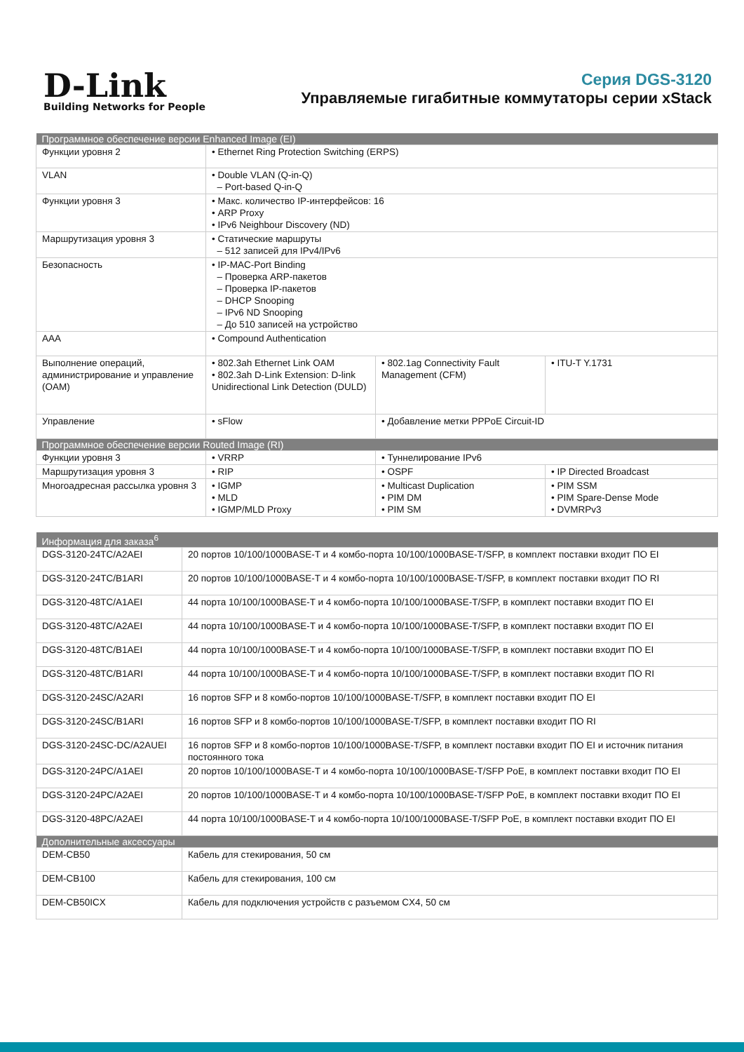D-Link
Building Networks for People
Серия DGS-3120
Управляемые гигабитные коммутаторы серии xStack
| Программное обеспечение версии Enhanced Image (EI) | | | |
| --- | --- | --- | --- |
| Функции уровня 2 | • Ethernet Ring Protection Switching (ERPS) | | |
| VLAN | • Double VLAN (Q-in-Q) – Port-based Q-in-Q | | |
| Функции уровня 3 | • Макс. количество IP-интерфейсов: 16 • ARP Proxy • IPv6 Neighbour Discovery (ND) | | |
| Маршрутизация уровня 3 | • Статические маршруты – 512 записей для IPv4/IPv6 | | |
| Безопасность | • IP-MAC-Port Binding – Проверка ARP-пакетов – Проверка IP-пакетов – DHCP Snooping – IPv6 ND Snooping – До 510 записей на устройство | | |
| AAA | • Compound Authentication | | |
| Выполнение операций, администрирование и управление (OAM) | • 802.3ah Ethernet Link OAM • 802.3ah D-Link Extension: D-link Unidirectional Link Detection (DULD) | • 802.1ag Connectivity Fault Management (CFM) | • ITU-T Y.1731 |
| Управление | • sFlow | • Добавление метки PPPoE Circuit-ID | |
| Программное обеспечение версии Routed Image (RI) | | | |
| Функции уровня 3 | • VRRP | • Туннелирование IPv6 | |
| Маршрутизация уровня 3 | • RIP | • OSPF | • IP Directed Broadcast |
| Многоадресная рассылка уровня 3 | • IGMP • MLD • IGMP/MLD Proxy | • Multicast Duplication • PIM DM • PIM SM | • PIM SSM • PIM Spare-Dense Mode • DVMRPv3 |
| Информация для заказа<sup>6</sup> | |
| --- | --- |
| DGS-3120-24TC/A2AEI | 20 портов 10/100/1000BASE-T и 4 комбо-порта 10/100/1000BASE-T/SFP, в комплект поставки входит ПО EI |
| DGS-3120-24TC/B1ARI | 20 портов 10/100/1000BASE-T и 4 комбо-порта 10/100/1000BASE-T/SFP, в комплект поставки входит ПО RI |
| DGS-3120-48TC/A1AEI | 44 порта 10/100/1000BASE-T и 4 комбо-порта 10/100/1000BASE-T/SFP, в комплект поставки входит ПО EI |
| DGS-3120-48TC/A2AEI | 44 порта 10/100/1000BASE-T и 4 комбо-порта 10/100/1000BASE-T/SFP, в комплект поставки входит ПО EI |
| DGS-3120-48TC/B1AEI | 44 порта 10/100/1000BASE-T и 4 комбо-порта 10/100/1000BASE-T/SFP, в комплект поставки входит ПО EI |
| DGS-3120-48TC/B1ARI | 44 порта 10/100/1000BASE-T и 4 комбо-порта 10/100/1000BASE-T/SFP, в комплект поставки входит ПО RI |
| DGS-3120-24SC/A2ARI | 16 портов SFP и 8 комбо-портов 10/100/1000BASE-T/SFP, в комплект поставки входит ПО EI |
| DGS-3120-24SC/B1ARI | 16 портов SFP и 8 комбо-портов 10/100/1000BASE-T/SFP, в комплект поставки входит ПО RI |
| DGS-3120-24SC-DC/A2AUEI | 16 портов SFP и 8 комбо-портов 10/100/1000BASE-T/SFP, в комплект поставки входит ПО EI и источник питания постоянного тока |
| DGS-3120-24PC/A1AEI | 20 портов 10/100/1000BASE-T и 4 комбо-порта 10/100/1000BASE-T/SFP PoE, в комплект поставки входит ПО EI |
| DGS-3120-24PC/A2AEI | 20 портов 10/100/1000BASE-T и 4 комбо-порта 10/100/1000BASE-T/SFP PoE, в комплект поставки входит ПО EI |
| DGS-3120-48PC/A2AEI | 44 порта 10/100/1000BASE-T и 4 комбо-порта 10/100/1000BASE-T/SFP PoE, в комплект поставки входит ПО EI |
| Дополнительные аксессуары | |
| DEM-CB50 | Кабель для стекирования, 50 см |
| DEM-CB100 | Кабель для стекирования, 100 см |
| DEM-CB50ICX | Кабель для подключения устройств с разъемом CX4, 50 см |